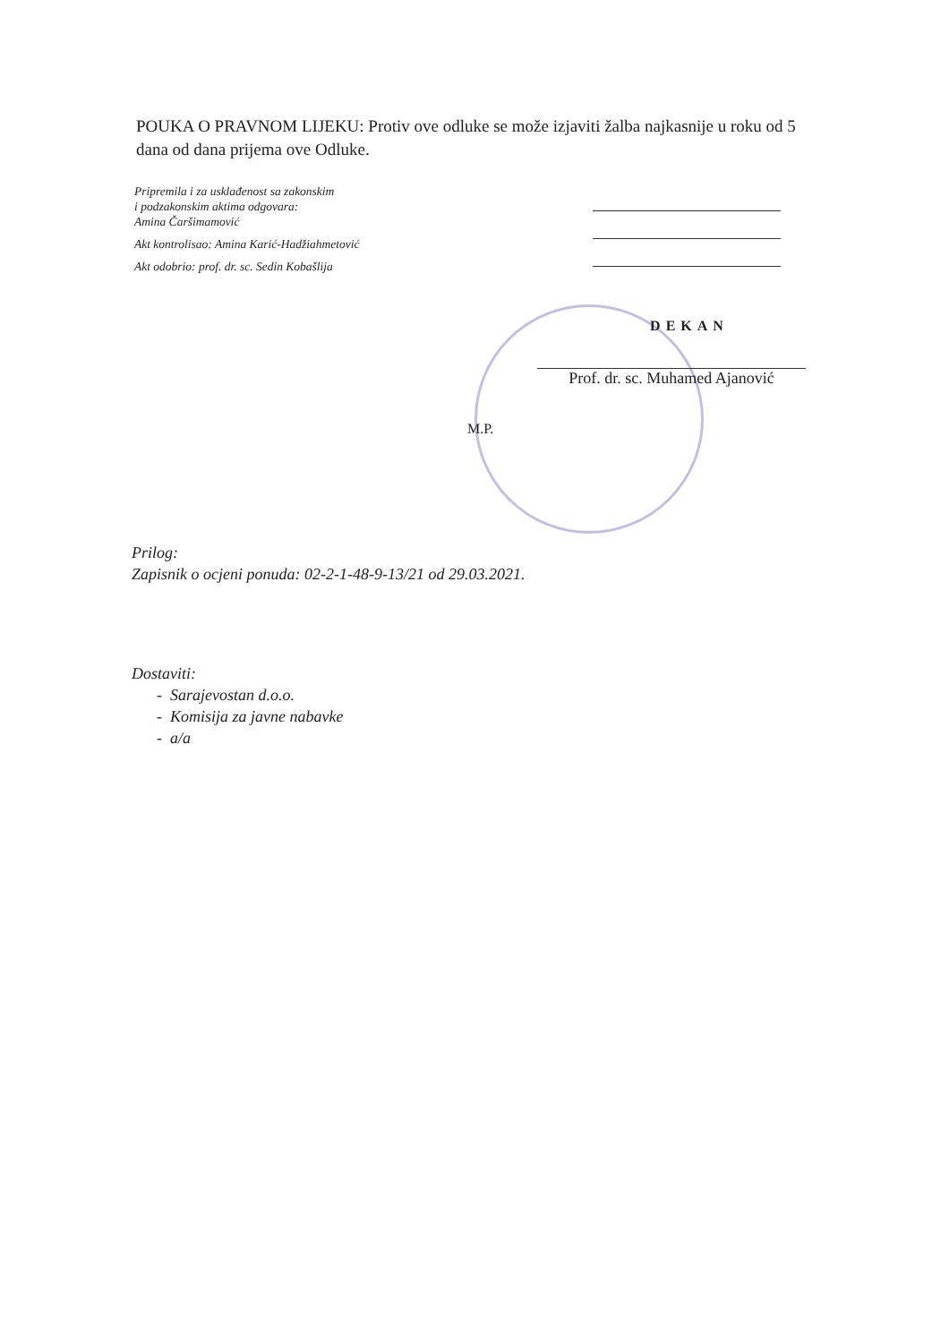POUKA O PRAVNOM LIJEKU: Protiv ove odluke se može izjaviti žalba najkasnije u roku od 5 dana od dana prijema ove Odluke.
Pripremila i za usklađenost sa zakonskim
i podzakonskim aktima odgovara:
Amina Čaršimamović
Akt kontrolisao: Amina Karić-Hadžiahmetović
Akt odobrio: prof. dr. sc. Sedin Kobašlija
DEKAN
Prof. dr. sc. Muhamed Ajanović
M.P.
Prilog:
Zapisnik o ocjeni ponuda: 02-2-1-48-9-13/21 od 29.03.2021.
Dostaviti:
- Sarajevostan d.o.o.
- Komisija za javne nabavke
- a/a